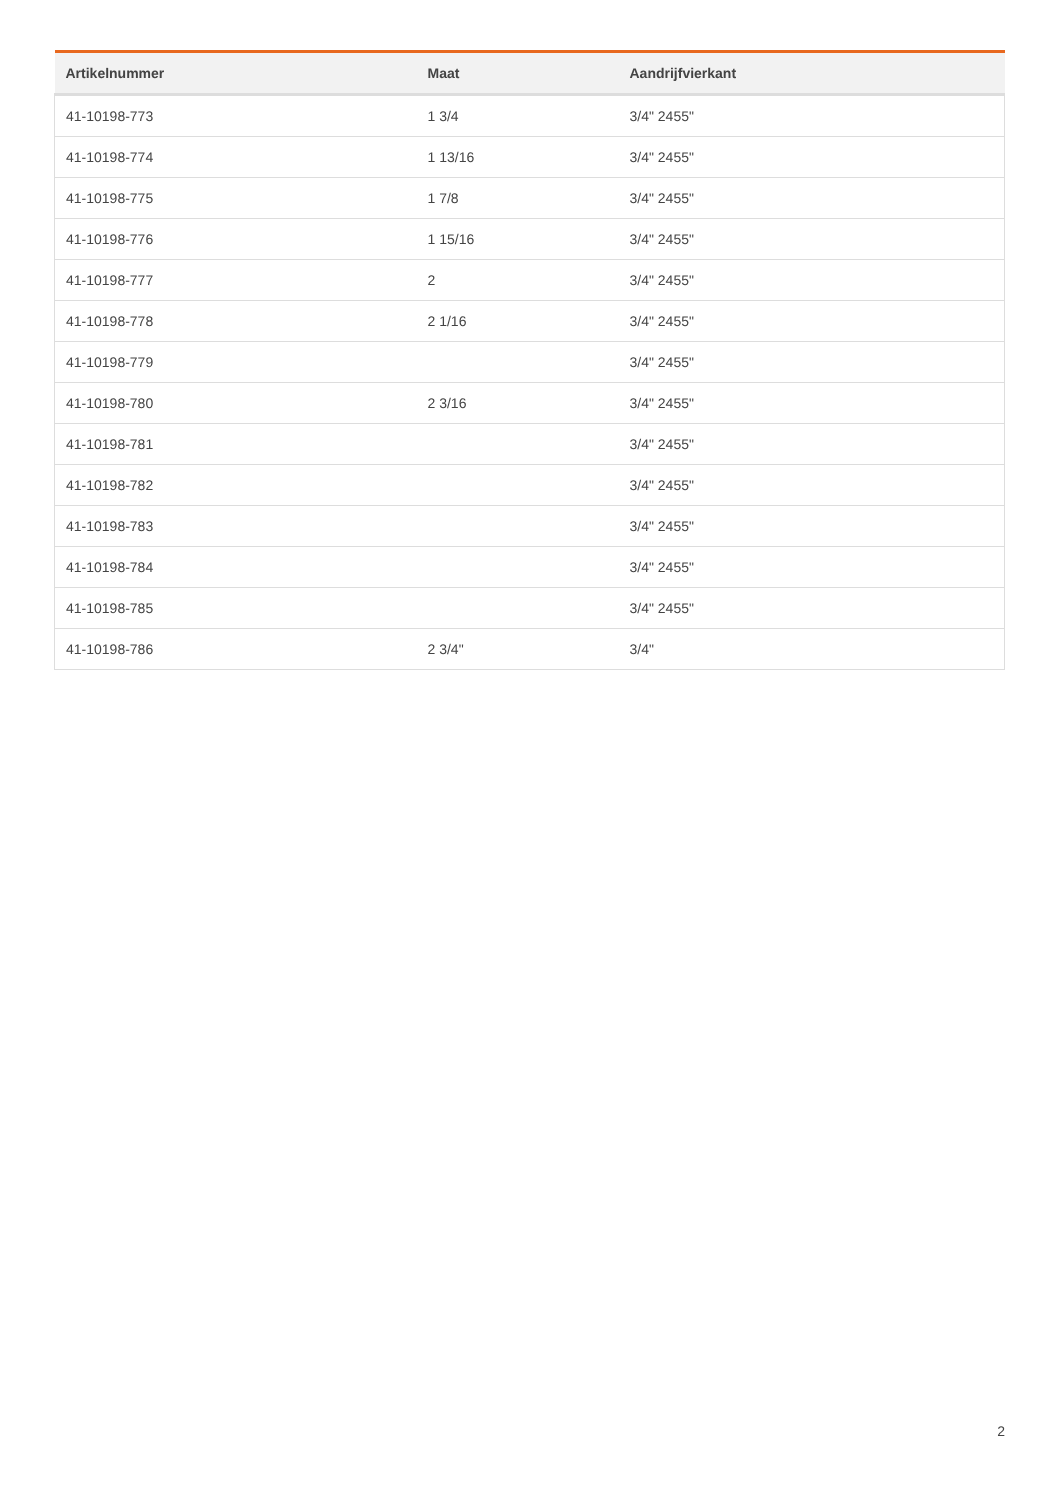| Artikelnummer | Maat | Aandrijfvierkant |
| --- | --- | --- |
| 41-10198-773 | 1 3/4 | 3/4" 2455" |
| 41-10198-774 | 1 13/16 | 3/4" 2455" |
| 41-10198-775 | 1 7/8 | 3/4" 2455" |
| 41-10198-776 | 1 15/16 | 3/4" 2455" |
| 41-10198-777 | 2 | 3/4" 2455" |
| 41-10198-778 | 2 1/16 | 3/4" 2455" |
| 41-10198-779 | | 3/4" 2455" |
| 41-10198-780 | 2 3/16 | 3/4" 2455" |
| 41-10198-781 | | 3/4" 2455" |
| 41-10198-782 | | 3/4" 2455" |
| 41-10198-783 | | 3/4" 2455" |
| 41-10198-784 | | 3/4" 2455" |
| 41-10198-785 | | 3/4" 2455" |
| 41-10198-786 | 2 3/4" | 3/4" |
2